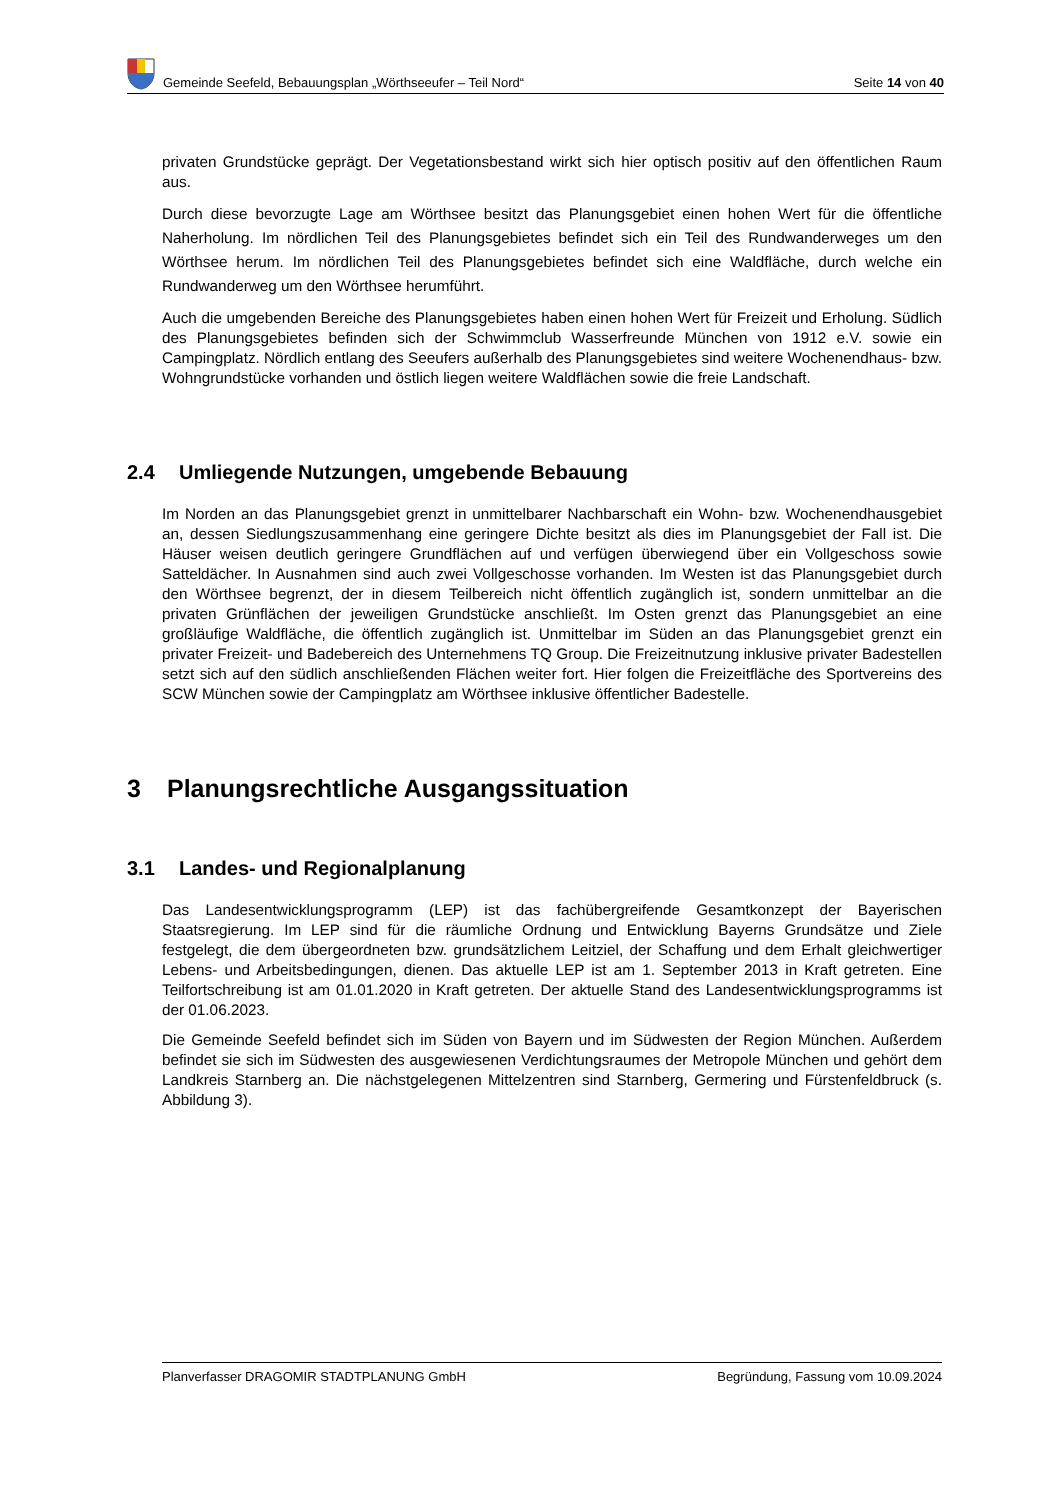Gemeinde Seefeld, Bebauungsplan „Wörthseeufer – Teil Nord“
Seite 14 von 40
privaten Grundstücke geprägt. Der Vegetationsbestand wirkt sich hier optisch positiv auf den öffentlichen Raum aus.
Durch diese bevorzugte Lage am Wörthsee besitzt das Planungsgebiet einen hohen Wert für die öffentliche Naherholung. Im nördlichen Teil des Planungsgebietes befindet sich ein Teil des Rundwanderweges um den Wörthsee herum. Im nördlichen Teil des Planungsgebietes befindet sich eine Waldfläche, durch welche ein Rundwanderweg um den Wörthsee herumführt.
Auch die umgebenden Bereiche des Planungsgebietes haben einen hohen Wert für Freizeit und Erholung. Südlich des Planungsgebietes befinden sich der Schwimmclub Wasserfreunde München von 1912 e.V. sowie ein Campingplatz. Nördlich entlang des Seeufers außerhalb des Planungsgebietes sind weitere Wochenendhaus- bzw. Wohngrundstücke vorhanden und östlich liegen weitere Waldflächen sowie die freie Landschaft.
2.4 Umliegende Nutzungen, umgebende Bebauung
Im Norden an das Planungsgebiet grenzt in unmittelbarer Nachbarschaft ein Wohn- bzw. Wochenendhausgebiet an, dessen Siedlungszusammenhang eine geringere Dichte besitzt als dies im Planungsgebiet der Fall ist. Die Häuser weisen deutlich geringere Grundflächen auf und verfügen überwiegend über ein Vollgeschoss sowie Satteldächer. In Ausnahmen sind auch zwei Vollgeschosse vorhanden. Im Westen ist das Planungsgebiet durch den Wörthsee begrenzt, der in diesem Teilbereich nicht öffentlich zugänglich ist, sondern unmittelbar an die privaten Grünflächen der jeweiligen Grundstücke anschließt. Im Osten grenzt das Planungsgebiet an eine großläufige Waldfläche, die öffentlich zugänglich ist. Unmittelbar im Süden an das Planungsgebiet grenzt ein privater Freizeit- und Badebereich des Unternehmens TQ Group. Die Freizeitnutzung inklusive privater Badestellen setzt sich auf den südlich anschließenden Flächen weiter fort. Hier folgen die Freizeitfläche des Sportvereins des SCW München sowie der Campingplatz am Wörthsee inklusive öffentlicher Badestelle.
3 Planungsrechtliche Ausgangssituation
3.1 Landes- und Regionalplanung
Das Landesentwicklungsprogramm (LEP) ist das fachübergreifende Gesamtkonzept der Bayerischen Staatsregierung. Im LEP sind für die räumliche Ordnung und Entwicklung Bayerns Grundsätze und Ziele festgelegt, die dem übergeordneten bzw. grundsätzlichem Leitziel, der Schaffung und dem Erhalt gleichwertiger Lebens- und Arbeitsbedingungen, dienen. Das aktuelle LEP ist am 1. September 2013 in Kraft getreten. Eine Teilfortschreibung ist am 01.01.2020 in Kraft getreten. Der aktuelle Stand des Landesentwicklungsprogramms ist der 01.06.2023.
Die Gemeinde Seefeld befindet sich im Süden von Bayern und im Südwesten der Region München. Außerdem befindet sie sich im Südwesten des ausgewiesenen Verdichtungsraumes der Metropole München und gehört dem Landkreis Starnberg an. Die nächstgelegenen Mittelzentren sind Starnberg, Germering und Fürstenfeldbruck (s. Abbildung 3).
Planverfasser DRAGOMIR STADTPLANUNG GmbH Begründung, Fassung vom 10.09.2024